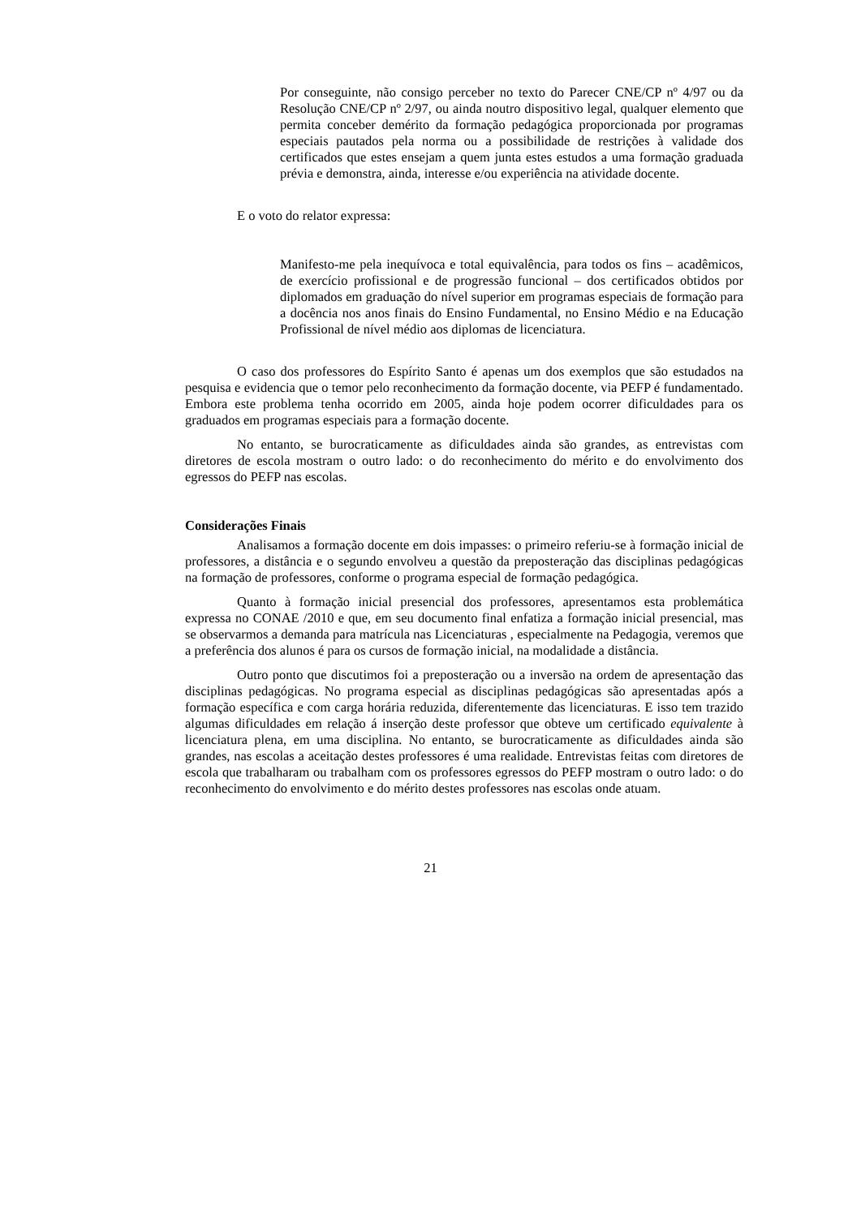Por conseguinte, não consigo perceber no texto do Parecer CNE/CP nº 4/97 ou da Resolução CNE/CP nº 2/97, ou ainda noutro dispositivo legal, qualquer elemento que permita conceber demérito da formação pedagógica proporcionada por programas especiais pautados pela norma ou a possibilidade de restrições à validade dos certificados que estes ensejam a quem junta estes estudos a uma formação graduada prévia e demonstra, ainda, interesse e/ou experiência na atividade docente.
E o voto do relator expressa:
Manifesto-me pela inequívoca e total equivalência, para todos os fins – acadêmicos, de exercício profissional e de progressão funcional – dos certificados obtidos por diplomados em graduação do nível superior em programas especiais de formação para a docência nos anos finais do Ensino Fundamental, no Ensino Médio e na Educação Profissional de nível médio aos diplomas de licenciatura.
O caso dos professores do Espírito Santo é apenas um dos exemplos que são estudados na pesquisa e evidencia que o temor pelo reconhecimento da formação docente, via PEFP é fundamentado. Embora este problema tenha ocorrido em 2005, ainda hoje podem ocorrer dificuldades para os graduados em programas especiais para a formação docente.
No entanto, se burocraticamente as dificuldades ainda são grandes, as entrevistas com diretores de escola mostram o outro lado: o do reconhecimento do mérito e do envolvimento dos egressos do PEFP nas escolas.
Considerações Finais
Analisamos a formação docente em dois impasses: o primeiro referiu-se à formação inicial de professores, a distância e o segundo envolveu a questão da preposteração das disciplinas pedagógicas na formação de professores, conforme o programa especial de formação pedagógica.
Quanto à formação inicial presencial dos professores, apresentamos esta problemática expressa no CONAE /2010 e que, em seu documento final enfatiza a formação inicial presencial, mas se observarmos a demanda para matrícula nas Licenciaturas , especialmente na Pedagogia, veremos que a preferência dos alunos é para os cursos de formação inicial, na modalidade a distância.
Outro ponto que discutimos foi a preposteração ou a inversão na ordem de apresentação das disciplinas pedagógicas. No programa especial as disciplinas pedagógicas são apresentadas após a formação específica e com carga horária reduzida, diferentemente das licenciaturas. E isso tem trazido algumas dificuldades em relação á inserção deste professor que obteve um certificado equivalente à licenciatura plena, em uma disciplina. No entanto, se burocraticamente as dificuldades ainda são grandes, nas escolas a aceitação destes professores é uma realidade. Entrevistas feitas com diretores de escola que trabalharam ou trabalham com os professores egressos do PEFP mostram o outro lado: o do reconhecimento do envolvimento e do mérito destes professores nas escolas onde atuam.
21